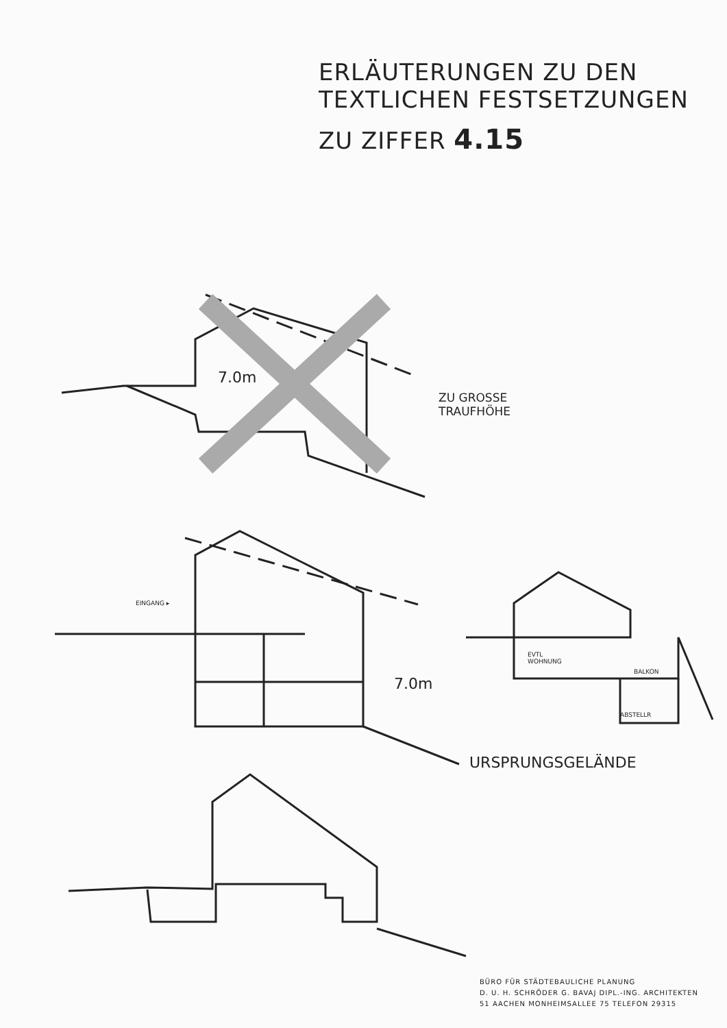ERLÄUTERUNGEN ZU DEN
TEXTLICHEN FESTSETZUNGEN
ZU ZIFFER 4.15
7.0m
ZU GROSSE
TRAUFHÖHE
EINGANG ▸
7.0m
URSPRUNGSGELÄNDE
EVTL
WOHNUNG
BALKON
ABSTELLR
BÜRO FÜR STÄDTEBAULICHE PLANUNG
D. U. H. SCHRÖDER G. BAVAJ DIPL.-ING. ARCHITEKTEN
51 AACHEN MONHEIMSALLEE 75 TELEFON 29315